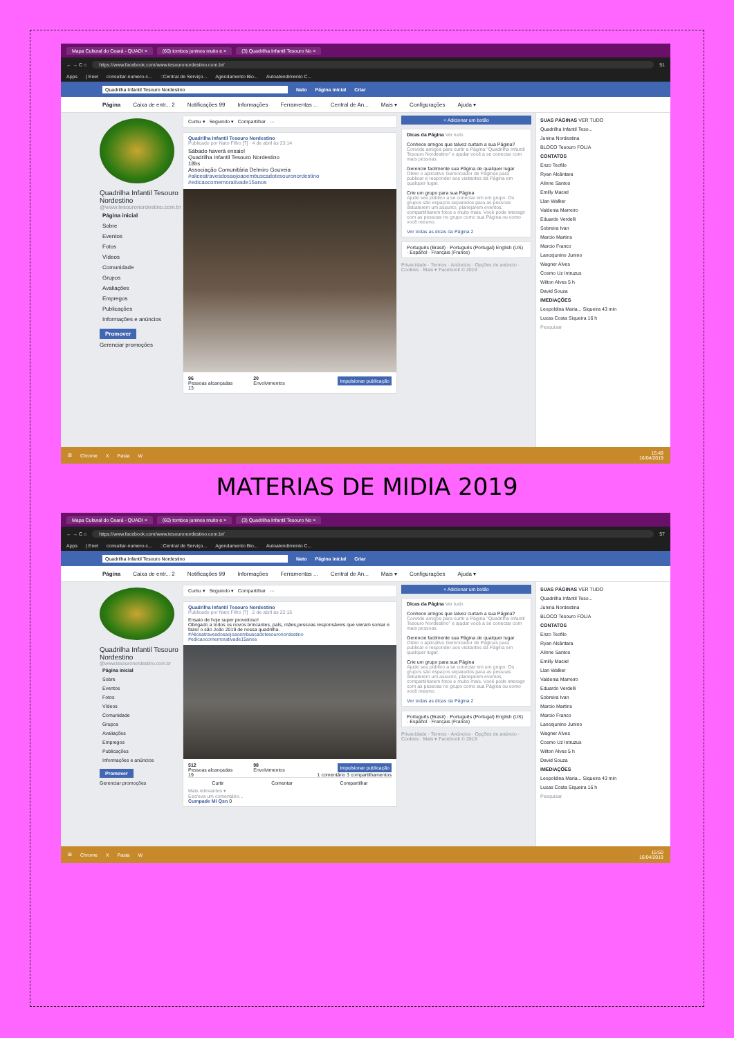Mapa Cultural do Ceará - QUADI × (60) tombos juninos muito e × (3) Quadrilha Infantil Tesouro No ×
← → C ⌂
https://www.facebook.com/www.tesouronordestino.com.br/
51
Apps | Enel consultar-numero-c...::Central de Serviço... Agendamento Bio... Autoatendimento C...
Quadrilha Infantil Tesouro Nordestino Nato Página inicial Criar
Página Caixa de entr... 2 Notificações 99 Informações Ferramentas ... Central de An... Mais ▾ Configurações Ajuda ▾
Quadrilha Infantil Tesouro Nordestino
@www.tesouronordestino.com.br
Página inicial
Sobre
Eventos
Fotos
Vídeos
Comunidade
Grupos
Avaliações
Empregos
Publicações
Informações e anúncios
Promover
Gerenciar promoções
Curtiu ▾ Seguindo ▾ Compartilhar ···
Quadrilha Infantil Tesouro Nordestino
Publicado por Nato Filho [?] · 4 de abril às 23:14
Sábado haverá ensaio!
Quadrilha Infantil Tesouro Nordestino
18hs
Associação Comunitária Delmiro Gouveia
#aliceatravesdosaojoaoembuscadotesouronordestino
#edicaocomemorativade15anos
96
Pessoas alcançadas
20
Envolvimentos
Impulsionar publicação
13
+ Adicionar um botão
Dicas da Página Ver tudo
Conhece amigos que talvez curtam a sua Página?
Convide amigos para curtir a Página "Quadrilha Infantil Tesouro Nordestino" e ajudar você a se conectar com mais pessoas.
Gerencie facilmente sua Página de qualquer lugar
Obter o aplicativo Gerenciador de Páginas para publicar e responder aos visitantes da Página em qualquer lugar.
Crie um grupo para sua Página
Ajude seu público a se conectar em um grupo. Os grupos são espaços separados para as pessoas debaterem um assunto, planejarem eventos, compartilharem fotos e muito mais. Você pode interagir com as pessoas no grupo como sua Página ou como você mesmo.
Ver todas as dicas da Página 2
Português (Brasil) · Português (Portugal) English (US) · Español · Français (France)
Privacidade · Termos · Anúncios · Opções de anúncio · Cookies · Mais ▾ Facebook © 2019
SUAS PÁGINAS VER TUDO
Quadrilha Infantil Teso...
Junina Nordestina
BLOCO Tesouro FOLIA
CONTATOS
Enzo Teofilo
Ryan Alcântara
Alinne Santos
Emilly Maciel
Llan Walker
Valdenia Marreiro
Eduardo Verdelli
Sobreira Ivan
Marcio Martins
Marcio Franco
Lancejunino Junino
Wagner Alves
Cosmo Uz Intruzus
Wilton Alves 5 h
David Souza
IMEDIAÇÕES
Leopoldina Maria... Siqueira 43 min
Lucas Costa Siqueira 16 h
Pesquisar
⊞ Chrome X Pasta W
15:49
16/04/2019
MATERIAS DE MIDIA 2019
Mapa Cultural do Ceará - QUADI × (60) tombos juninos muito e × (3) Quadrilha Infantil Tesouro No ×
← → C ⌂
https://www.facebook.com/www.tesouronordestino.com.br/
57
Apps | Enel consultar-numero-c...::Central de Serviço... Agendamento Bio... Autoatendimento C...
Quadrilha Infantil Tesouro Nordestino Nato Página inicial Criar
Página Caixa de entr... 2 Notificações 99 Informações Ferramentas ... Central de An... Mais ▾ Configurações Ajuda ▾
Quadrilha Infantil Tesouro Nordestino
@www.tesouronordestino.com.br
Página inicial
Sobre
Eventos
Fotos
Vídeos
Comunidade
Grupos
Avaliações
Empregos
Publicações
Informações e anúncios
Promover
Gerenciar promoções
Curtiu ▾ Seguindo ▾ Compartilhar ···
Quadrilha Infantil Tesouro Nordestino
Publicado por Nato Filho [?] · 2 de abril às 22:15
Ensaio de hoje super proveitoso!
Obrigado a todos os novos brincantes, país, mães,pessoas responsáveis que vieram somar e fazer o são João 2019 de nossa quadrilha.
#Aliceatravesdosaojoaoembuscadotesouronordestino
#edicaocomemorativade15anos
512
Pessoas alcançadas
98
Envolvimentos
Impulsionar publicação
19 1 comentário 3 compartilhamentos
Curtir Comentar Compartilhar
Mais relevantes ▾
Escreva um comentário...
Cumpade Mi Qsn 0
+ Adicionar um botão
Dicas da Página Ver tudo
Conhece amigos que talvez curtam a sua Página?
Convide amigos para curtir a Página "Quadrilha Infantil Tesouro Nordestino" e ajudar você a se conectar com mais pessoas.
Gerencie facilmente sua Página de qualquer lugar
Obter o aplicativo Gerenciador de Páginas para publicar e responder aos visitantes da Página em qualquer lugar.
Crie um grupo para sua Página
Ajude seu público a se conectar em um grupo. Os grupos são espaços separados para as pessoas debaterem um assunto, planejarem eventos, compartilharem fotos e muito mais. Você pode interagir com as pessoas no grupo como sua Página ou como você mesmo.
Ver todas as dicas da Página 2
Português (Brasil) · Português (Portugal) English (US) · Español · Français (France)
Privacidade · Termos · Anúncios · Opções de anúncio · Cookies · Mais ▾ Facebook © 2019
SUAS PÁGINAS VER TUDO
Quadrilha Infantil Teso...
Junina Nordestina
BLOCO Tesouro FOLIA
CONTATOS
Enzo Teofilo
Ryan Alcântara
Alinne Santos
Emilly Maciel
Llan Walker
Valdenia Marreiro
Eduardo Verdelli
Sobreira Ivan
Marcio Martins
Marcio Franco
Lancejunino Junino
Wagner Alves
Cosmo Uz Intruzus
Wilton Alves 5 h
David Souza
IMEDIAÇÕES
Leopoldina Maria... Siqueira 43 min
Lucas Costa Siqueira 16 h
Pesquisar
⊞ Chrome X Pasta W
15:50
16/04/2019